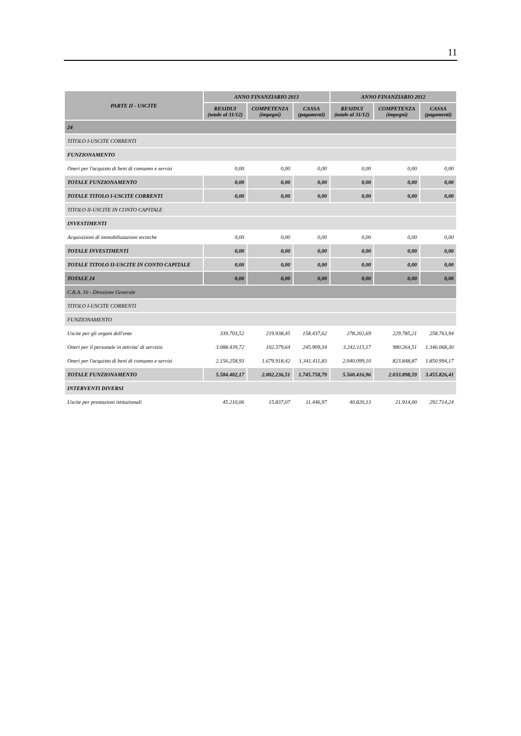11
| PARTE II - USCITE | ANNO FINANZIARIO 2013 | | | ANNO FINANZIARIO 2012 | | |
| --- | --- | --- | --- | --- | --- | --- |
| | RESIDUI (totale al 31/12) | COMPETENZA (impegni) | CASSA (pagamenti) | RESIDUI (totale al 31/12) | COMPETENZA (impegni) | CASSA (pagamenti) |
| 24 | | | | | | |
| TITOLO I-USCITE CORRENTI | | | | | | |
| FUNZIONAMENTO | | | | | | |
| Oneri per l'acquisto di beni di consumo e servizi | 0,00 | 0,00 | 0,00 | 0,00 | 0,00 | 0,00 |
| TOTALE FUNZIONAMENTO | 0,00 | 0,00 | 0,00 | 0,00 | 0,00 | 0,00 |
| TOTALE TITOLO I-USCITE CORRENTI | 0,00 | 0,00 | 0,00 | 0,00 | 0,00 | 0,00 |
| TITOLO II-USCITE IN CONTO CAPITALE | | | | | | |
| INVESTIMENTI | | | | | | |
| Acquisizioni di immobilizzazioni tecniche | 0,00 | 0,00 | 0,00 | 0,00 | 0,00 | 0,00 |
| TOTALE INVESTIMENTI | 0,00 | 0,00 | 0,00 | 0,00 | 0,00 | 0,00 |
| TOTALE TITOLO II-USCITE IN CONTO CAPITALE | 0,00 | 0,00 | 0,00 | 0,00 | 0,00 | 0,00 |
| TOTALE 24 | 0,00 | 0,00 | 0,00 | 0,00 | 0,00 | 0,00 |
| C.R.A. 16 - Direzione Generale | | | | | | |
| TITOLO I-USCITE CORRENTI | | | | | | |
| FUNZIONAMENTO | | | | | | |
| Uscite per gli organi dell'ente | 339.703,52 | 219.938,45 | 158.437,62 | 278.202,69 | 229.785,21 | 258.763,94 |
| Oneri per il personale in attivita' di servizio | 3.088.439,72 | 102.379,64 | 245.909,34 | 3.242.115,17 | 980.264,51 | 1.346.068,30 |
| Oneri per l'acquisto di beni di consumo e servizi | 2.156.258,93 | 1.679.918,42 | 1.341.411,83 | 2.040.099,10 | 823.848,87 | 1.850.994,17 |
| TOTALE FUNZIONAMENTO | 5.584.402,17 | 2.002.236,51 | 1.745.758,79 | 5.560.416,96 | 2.033.898,59 | 3.455.826,41 |
| INTERVENTI DIVERSI | | | | | | |
| Uscite per prestazioni istituzionali | 45.210,06 | 15.837,07 | 11.446,97 | 40.820,13 | 21.914,00 | 292.714,24 |